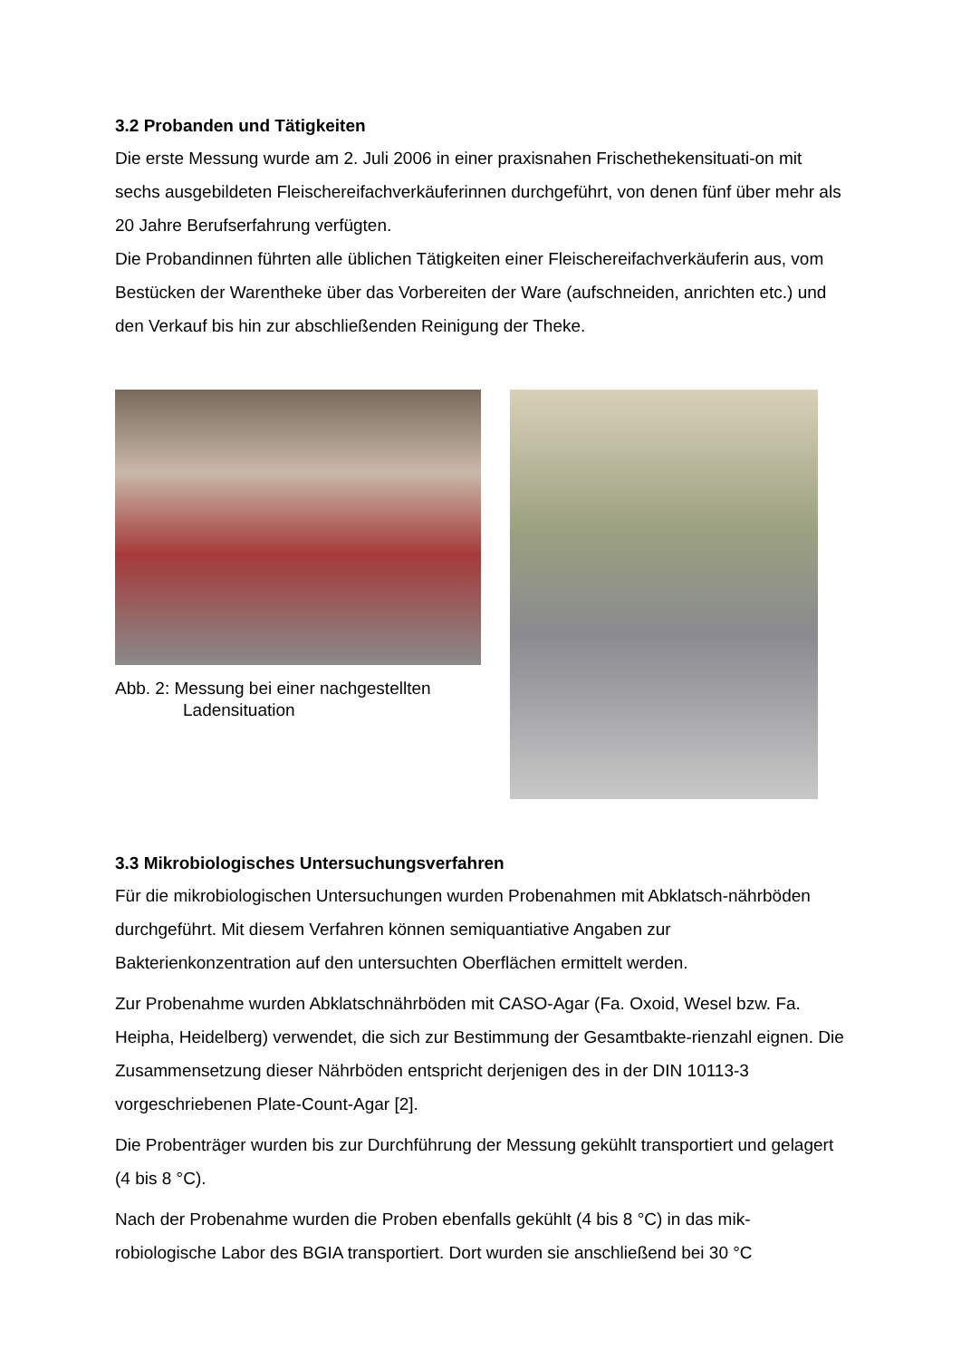3.2 Probanden und Tätigkeiten
Die erste Messung wurde am 2. Juli 2006 in einer praxisnahen Frischethekensituati-on mit sechs ausgebildeten Fleischereifachverkäuferinnen durchgeführt, von denen fünf über mehr als 20 Jahre Berufserfahrung verfügten.
Die Probandinnen führten alle üblichen Tätigkeiten einer Fleischereifachverkäuferin aus, vom Bestücken der Warentheke über das Vorbereiten der Ware (aufschneiden, anrichten etc.) und den Verkauf bis hin zur abschließenden Reinigung der Theke.
Abb. 2: Messung bei einer nachgestellten
Ladensituation
3.3 Mikrobiologisches Untersuchungsverfahren
Für die mikrobiologischen Untersuchungen wurden Probenahmen mit Abklatsch-nährböden durchgeführt. Mit diesem Verfahren können semiquantiative Angaben zur Bakterienkonzentration auf den untersuchten Oberflächen ermittelt werden.
Zur Probenahme wurden Abklatschnährböden mit CASO-Agar (Fa. Oxoid, Wesel bzw. Fa. Heipha, Heidelberg) verwendet, die sich zur Bestimmung der Gesamtbakte-rienzahl eignen. Die Zusammensetzung dieser Nährböden entspricht derjenigen des in der DIN 10113-3 vorgeschriebenen Plate-Count-Agar [2].
Die Probenträger wurden bis zur Durchführung der Messung gekühlt transportiert und gelagert (4 bis 8 °C).
Nach der Probenahme wurden die Proben ebenfalls gekühlt (4 bis 8 °C) in das mik-robiologische Labor des BGIA transportiert. Dort wurden sie anschließend bei 30 °C